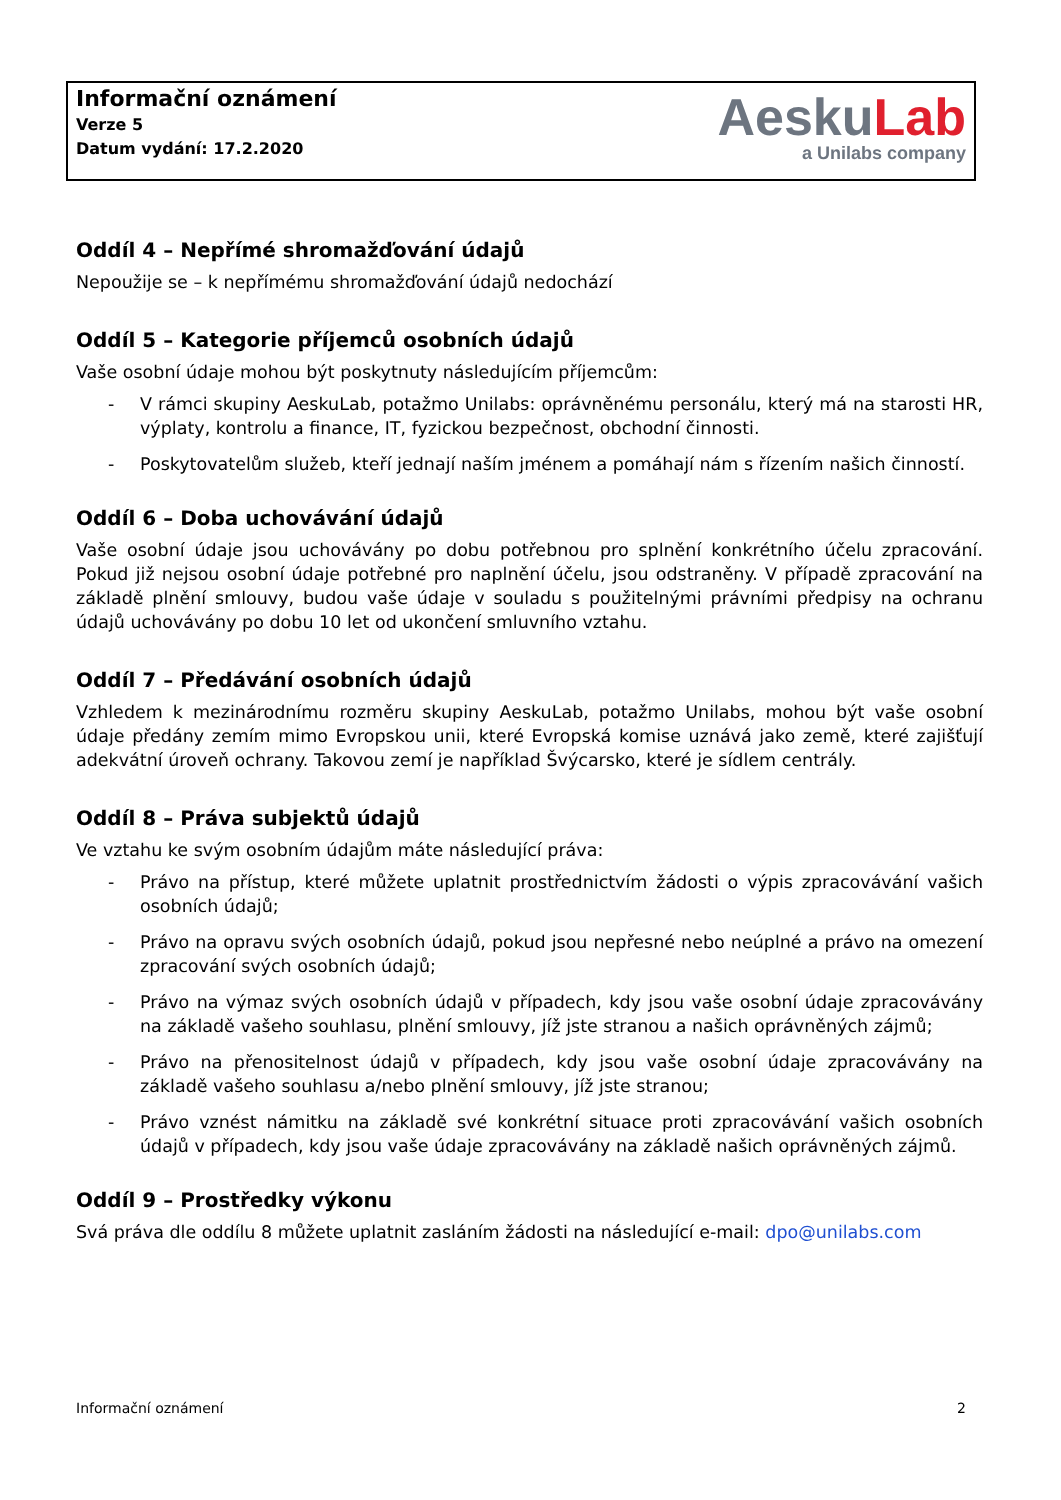Informační oznámení
Verze 5
Datum vydání: 17.2.2020
AeskuLab
a Unilabs company
Oddíl 4 – Nepřímé shromažďování údajů
Nepoužije se – k nepřímému shromažďování údajů nedochází
Oddíl 5 – Kategorie příjemců osobních údajů
Vaše osobní údaje mohou být poskytnuty následujícím příjemcům:
- V rámci skupiny AeskuLab, potažmo Unilabs: oprávněnému personálu, který má na starosti HR, výplaty, kontrolu a finance, IT, fyzickou bezpečnost, obchodní činnosti.
- Poskytovatelům služeb, kteří jednají naším jménem a pomáhají nám s řízením našich činností.
Oddíl 6 – Doba uchovávání údajů
Vaše osobní údaje jsou uchovávány po dobu potřebnou pro splnění konkrétního účelu zpracování. Pokud již nejsou osobní údaje potřebné pro naplnění účelu, jsou odstraněny. V případě zpracování na základě plnění smlouvy, budou vaše údaje v souladu s použitelnými právními předpisy na ochranu údajů uchovávány po dobu 10 let od ukončení smluvního vztahu.
Oddíl 7 – Předávání osobních údajů
Vzhledem k mezinárodnímu rozměru skupiny AeskuLab, potažmo Unilabs, mohou být vaše osobní údaje předány zemím mimo Evropskou unii, které Evropská komise uznává jako země, které zajišťují adekvátní úroveň ochrany. Takovou zemí je například Švýcarsko, které je sídlem centrály.
Oddíl 8 – Práva subjektů údajů
Ve vztahu ke svým osobním údajům máte následující práva:
- Právo na přístup, které můžete uplatnit prostřednictvím žádosti o výpis zpracovávání vašich osobních údajů;
- Právo na opravu svých osobních údajů, pokud jsou nepřesné nebo neúplné a právo na omezení zpracování svých osobních údajů;
- Právo na výmaz svých osobních údajů v případech, kdy jsou vaše osobní údaje zpracovávány na základě vašeho souhlasu, plnění smlouvy, jíž jste stranou a našich oprávněných zájmů;
- Právo na přenositelnost údajů v případech, kdy jsou vaše osobní údaje zpracovávány na základě vašeho souhlasu a/nebo plnění smlouvy, jíž jste stranou;
- Právo vznést námitku na základě své konkrétní situace proti zpracovávání vašich osobních údajů v případech, kdy jsou vaše údaje zpracovávány na základě našich oprávněných zájmů.
Oddíl 9 – Prostředky výkonu
Svá práva dle oddílu 8 můžete uplatnit zasláním žádosti na následující e-mail: dpo@unilabs.com
Informační oznámení 2